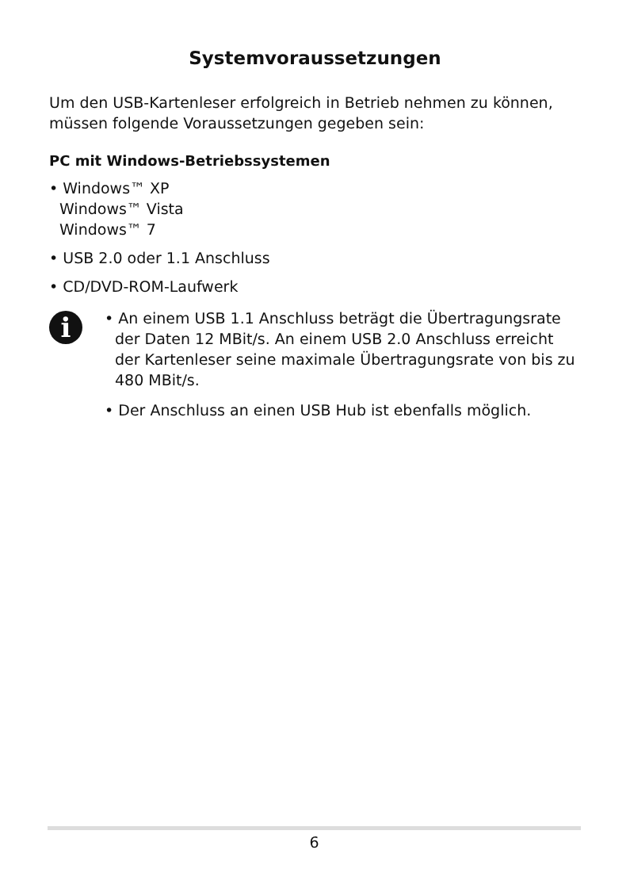Systemvoraussetzungen
Um den USB-Kartenleser erfolgreich in Betrieb nehmen zu können, müssen folgende Voraussetzungen gegeben sein:
PC mit Windows-Betriebssystemen
• Windows™ XP
Windows™ Vista
Windows™ 7
• USB 2.0 oder 1.1 Anschluss
• CD/DVD-ROM-Laufwerk
i
• An einem USB 1.1 Anschluss beträgt die Übertragungsrate der Daten 12 MBit/s. An einem USB 2.0 Anschluss erreicht der Kartenleser seine maximale Übertragungsrate von bis zu 480 MBit/s.
• Der Anschluss an einen USB Hub ist ebenfalls möglich.
6